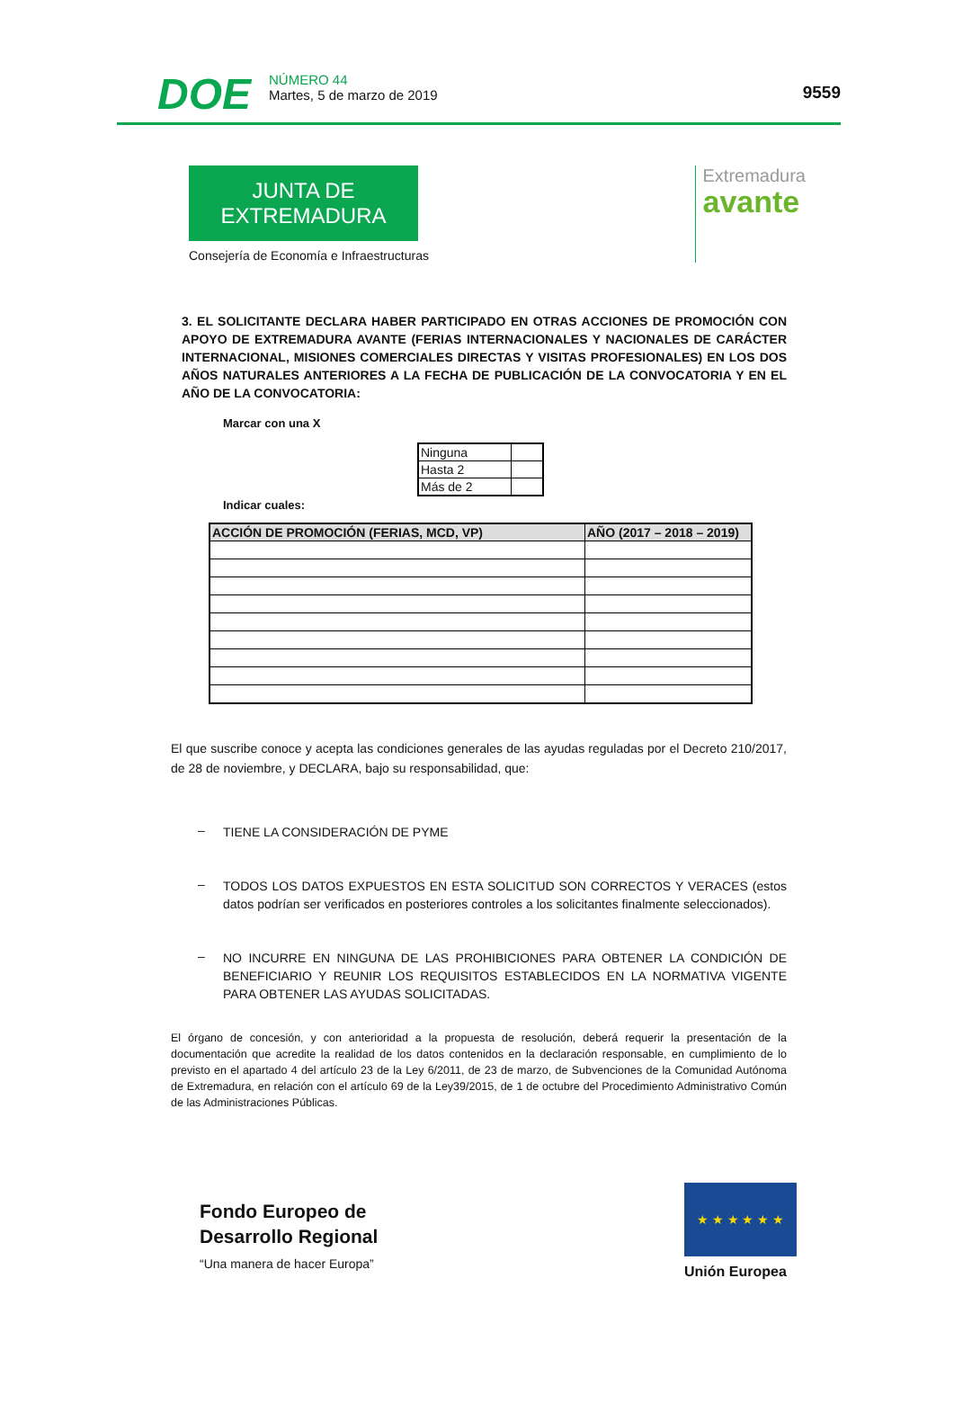DOE
NÚMERO 44
Martes, 5 de marzo de 2019
9559
JUNTA DE EXTREMADURA
Consejería de Economía e Infraestructuras
Extremadura
avante
3. EL SOLICITANTE DECLARA HABER PARTICIPADO EN OTRAS ACCIONES DE PROMOCIÓN CON APOYO DE EXTREMADURA AVANTE (FERIAS INTERNACIONALES Y NACIONALES DE CARÁCTER INTERNACIONAL, MISIONES COMERCIALES DIRECTAS Y VISITAS PROFESIONALES) EN LOS DOS AÑOS NATURALES ANTERIORES A LA FECHA DE PUBLICACIÓN DE LA CONVOCATORIA Y EN EL AÑO DE LA CONVOCATORIA:
Marcar con una X
| Ninguna | |
| Hasta 2 | |
| Más de 2 | |
Indicar cuales:
| ACCIÓN DE PROMOCIÓN (FERIAS, MCD, VP) | AÑO (2017 – 2018 – 2019) |
| --- | --- |
El que suscribe conoce y acepta las condiciones generales de las ayudas reguladas por el Decreto 210/2017, de 28 de noviembre, y DECLARA, bajo su responsabilidad, que:
–
TIENE LA CONSIDERACIÓN DE PYME
–
TODOS LOS DATOS EXPUESTOS EN ESTA SOLICITUD SON CORRECTOS Y VERACES (estos datos podrían ser verificados en posteriores controles a los solicitantes finalmente seleccionados).
–
NO INCURRE EN NINGUNA DE LAS PROHIBICIONES PARA OBTENER LA CONDICIÓN DE BENEFICIARIO Y REUNIR LOS REQUISITOS ESTABLECIDOS EN LA NORMATIVA VIGENTE PARA OBTENER LAS AYUDAS SOLICITADAS.
El órgano de concesión, y con anterioridad a la propuesta de resolución, deberá requerir la presentación de la documentación que acredite la realidad de los datos contenidos en la declaración responsable, en cumplimiento de lo previsto en el apartado 4 del artículo 23 de la Ley 6/2011, de 23 de marzo, de Subvenciones de la Comunidad Autónoma de Extremadura, en relación con el artículo 69 de la Ley39/2015, de 1 de octubre del Procedimiento Administrativo Común de las Administraciones Públicas.
Fondo Europeo de
Desarrollo Regional
“Una manera de hacer Europa”
★ ★ ★ ★ ★ ★
Unión Europea